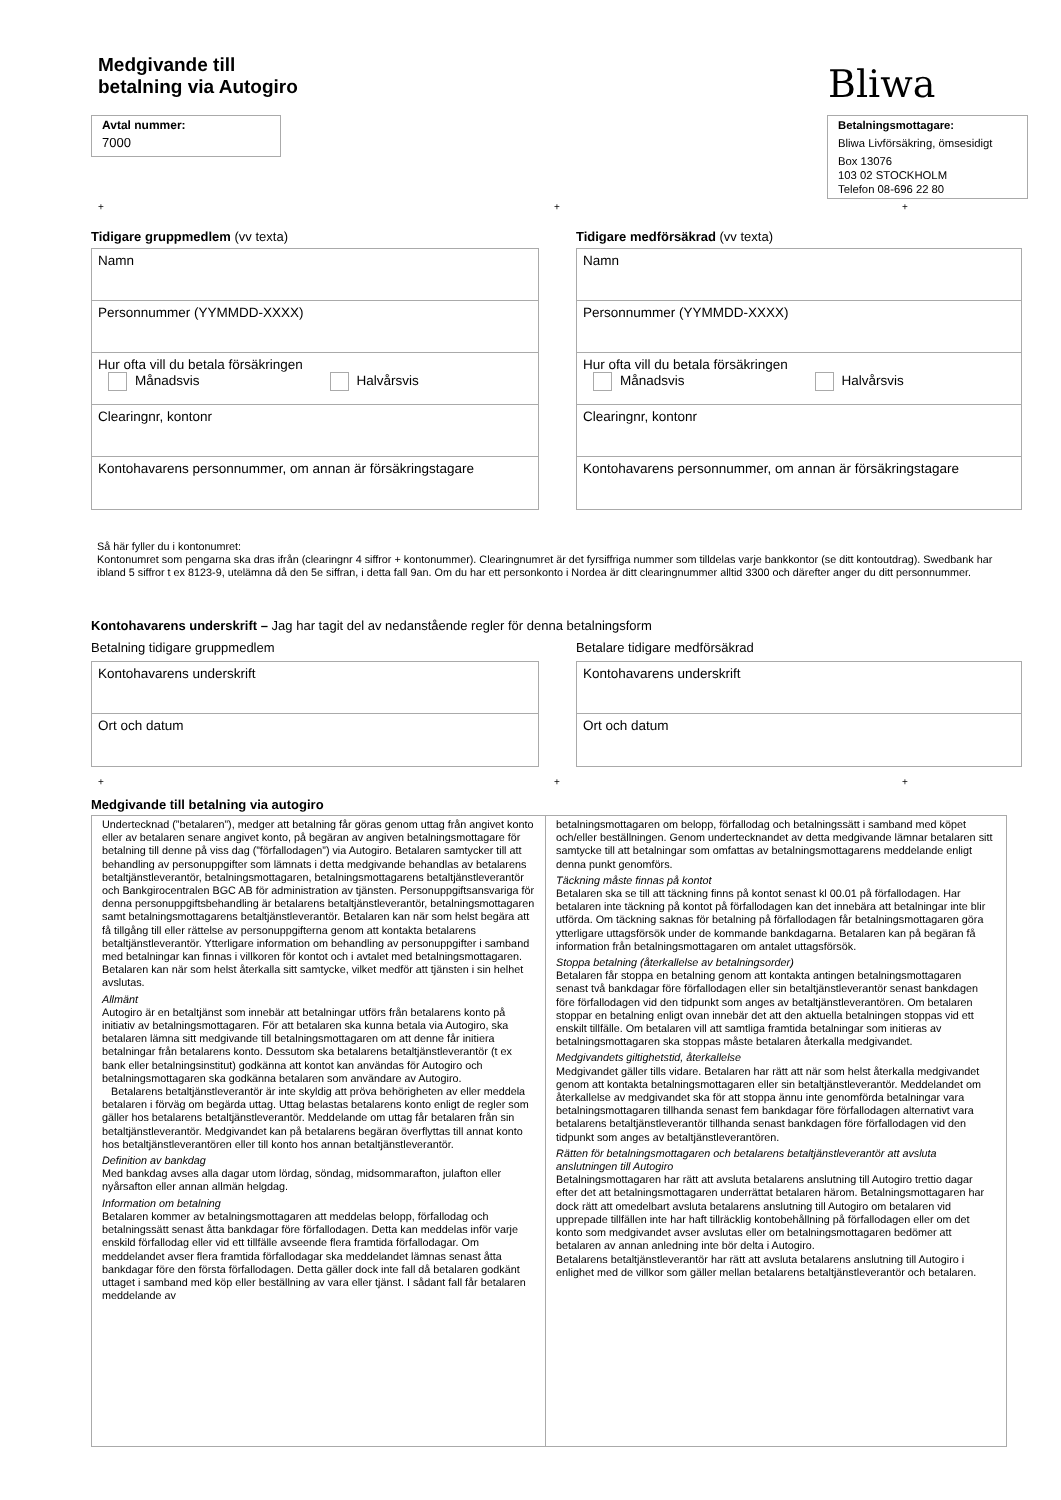Medgivande till
betalning via Autogiro
Bliwa
Avtal nummer:
7000
Betalningsmottagare:
Bliwa Livförsäkring, ömsesidigt
Box 13076
103 02 STOCKHOLM
Telefon 08-696 22 80
+ + +
Tidigare gruppmedlem (vv texta)
Namn
Personnummer (YYMMDD-XXXX)
Hur ofta vill du betala försäkringen
Månadsvis Halvårsvis
Clearingnr, kontonr
Kontohavarens personnummer, om annan är försäkringstagare
Tidigare medförsäkrad (vv texta)
Namn
Personnummer (YYMMDD-XXXX)
Hur ofta vill du betala försäkringen
Månadsvis Halvårsvis
Clearingnr, kontonr
Kontohavarens personnummer, om annan är försäkringstagare
Så här fyller du i kontonumret:
Kontonumret som pengarna ska dras ifrån (clearingnr 4 siffror + kontonummer). Clearingnumret är det fyrsiffriga nummer som tilldelas varje bankkontor (se ditt kontoutdrag). Swedbank har ibland 5 siffror t ex 8123-9, utelämna då den 5e siffran, i detta fall 9an. Om du har ett personkonto i Nordea är ditt clearingnummer alltid 3300 och därefter anger du ditt personnummer.
Kontohavarens underskrift – Jag har tagit del av nedanstående regler för denna betalningsform
Betalning tidigare gruppmedlem
Kontohavarens underskrift
Ort och datum
Betalare tidigare medförsäkrad
Kontohavarens underskrift
Ort och datum
+ + +
Medgivande till betalning via autogiro
Undertecknad (”betalaren”), medger att betalning får göras genom uttag från angivet konto eller av betalaren senare angivet konto, på begäran av angiven betalningsmottagare för betalning till denne på viss dag (”förfallodagen”) via Autogiro. Betalaren samtycker till att behandling av personuppgifter som lämnats i detta medgivande behandlas av betalarens betaltjänstleverantör, betalningsmottagaren, betalningsmottagarens betaltjänstleverantör och Bankgirocentralen BGC AB för administration av tjänsten. Personuppgiftsansvariga för denna personuppgiftsbehandling är betalarens betaltjänstleverantör, betalningsmottagaren samt betalningsmottagarens betaltjänstleverantör. Betalaren kan när som helst begära att få tillgång till eller rättelse av personuppgifterna genom att kontakta betalarens betaltjänstleverantör. Ytterligare information om behandling av personuppgifter i samband med betalningar kan finnas i villkoren för kontot och i avtalet med betalningsmottagaren. Betalaren kan när som helst återkalla sitt samtycke, vilket medför att tjänsten i sin helhet avslutas.
Allmänt
Autogiro är en betaltjänst som innebär att betalningar utförs från betalarens konto på initiativ av betalningsmottagaren. För att betalaren ska kunna betala via Autogiro, ska betalaren lämna sitt medgivande till betalningsmottagaren om att denne får initiera betalningar från betalarens konto. Dessutom ska betalarens betaltjänstleverantör (t ex bank eller betalningsinstitut) godkänna att kontot kan användas för Autogiro och betalningsmottagaren ska godkänna betalaren som användare av Autogiro.
Betalarens betaltjänstleverantör är inte skyldig att pröva behörigheten av eller meddela betalaren i förväg om begärda uttag. Uttag belastas betalarens konto enligt de regler som gäller hos betalarens betaltjänstleverantör. Meddelande om uttag får betalaren från sin betaltjänstleverantör. Medgivandet kan på betalarens begäran överflyttas till annat konto hos betaltjänstleverantören eller till konto hos annan betaltjänstleverantör.
Definition av bankdag
Med bankdag avses alla dagar utom lördag, söndag, midsommarafton, julafton eller nyårsafton eller annan allmän helgdag.
Information om betalning
Betalaren kommer av betalningsmottagaren att meddelas belopp, förfallodag och betalningssätt senast åtta bankdagar före förfallodagen. Detta kan meddelas inför varje enskild förfallodag eller vid ett tillfälle avseende flera framtida förfallodagar. Om meddelandet avser flera framtida förfallodagar ska meddelandet lämnas senast åtta bankdagar före den första förfallodagen. Detta gäller dock inte fall då betalaren godkänt uttaget i samband med köp eller beställning av vara eller tjänst. I sådant fall får betalaren meddelande av
betalningsmottagaren om belopp, förfallodag och betalningssätt i samband med köpet och/eller beställningen. Genom undertecknandet av detta medgivande lämnar betalaren sitt samtycke till att betalningar som omfattas av betalningsmottagarens meddelande enligt denna punkt genomförs.
Täckning måste finnas på kontot
Betalaren ska se till att täckning finns på kontot senast kl 00.01 på förfallodagen. Har betalaren inte täckning på kontot på förfallodagen kan det innebära att betalningar inte blir utförda. Om täckning saknas för betalning på förfallodagen får betalningsmottagaren göra ytterligare uttagsförsök under de kommande bankdagarna. Betalaren kan på begäran få information från betalningsmottagaren om antalet uttagsförsök.
Stoppa betalning (återkallelse av betalningsorder)
Betalaren får stoppa en betalning genom att kontakta antingen betalningsmottagaren senast två bankdagar före förfallodagen eller sin betaltjänstleverantör senast bankdagen före förfallodagen vid den tidpunkt som anges av betaltjänstleverantören. Om betalaren stoppar en betalning enligt ovan innebär det att den aktuella betalningen stoppas vid ett enskilt tillfälle. Om betalaren vill att samtliga framtida betalningar som initieras av betalningsmottagaren ska stoppas måste betalaren återkalla medgivandet.
Medgivandets giltighetstid, återkallelse
Medgivandet gäller tills vidare. Betalaren har rätt att när som helst återkalla medgivandet genom att kontakta betalningsmottagaren eller sin betaltjänstleverantör. Meddelandet om återkallelse av medgivandet ska för att stoppa ännu inte genomförda betalningar vara betalningsmottagaren tillhanda senast fem bankdagar före förfallodagen alternativt vara betalarens betaltjänstleverantör tillhanda senast bankdagen före förfallodagen vid den tidpunkt som anges av betaltjänstleverantören.
Rätten för betalningsmottagaren och betalarens betaltjänstleverantör att avsluta anslutningen till Autogiro
Betalningsmottagaren har rätt att avsluta betalarens anslutning till Autogiro trettio dagar efter det att betalningsmottagaren underrättat betalaren härom. Betalningsmottagaren har dock rätt att omedelbart avsluta betalarens anslutning till Autogiro om betalaren vid upprepade tillfällen inte har haft tillräcklig kontobehållning på förfallodagen eller om det konto som medgivandet avser avslutas eller om betalningsmottagaren bedömer att betalaren av annan anledning inte bör delta i Autogiro.
Betalarens betaltjänstleverantör har rätt att avsluta betalarens anslutning till Autogiro i enlighet med de villkor som gäller mellan betalarens betaltjänstleverantör och betalaren.